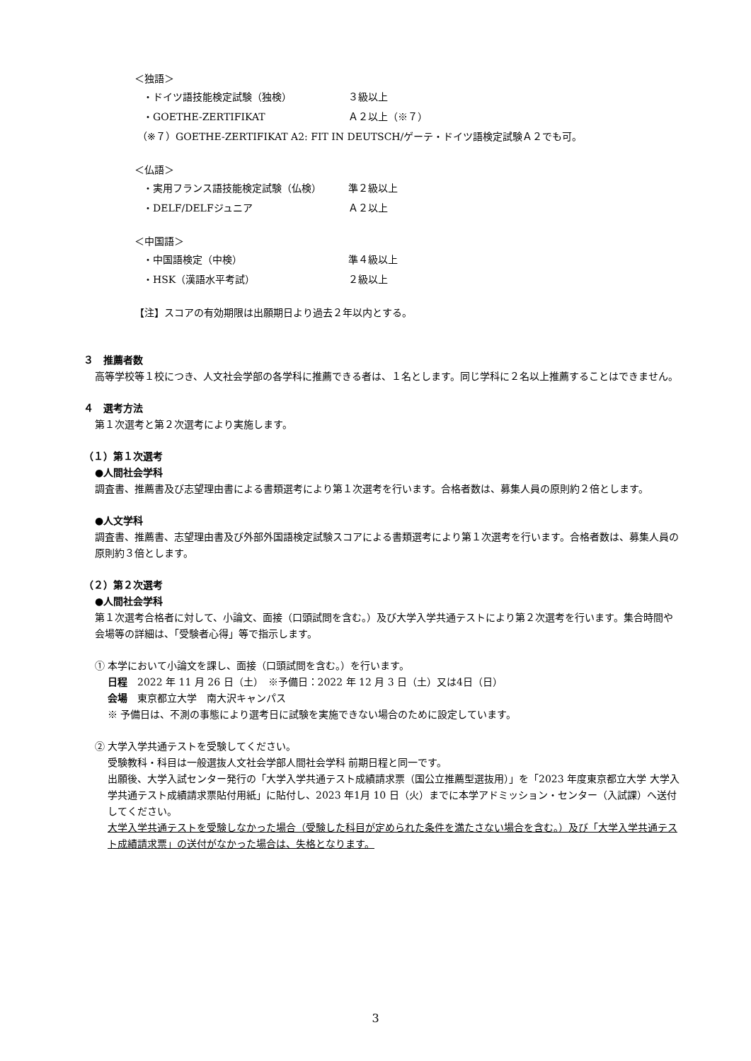＜独語＞
・ドイツ語技能検定試験（独検） ３級以上
・GOETHE-ZERTIFIKAT Ａ２以上（※７）
（※７）GOETHE-ZERTIFIKAT A2: FIT IN DEUTSCH/ゲーテ・ドイツ語検定試験Ａ２でも可。
＜仏語＞
・実用フランス語技能検定試験（仏検） 準２級以上
・DELF/DELFジュニア Ａ２以上
＜中国語＞
・中国語検定（中検） 準４級以上
・HSK（漢語水平考試） ２級以上
【注】スコアの有効期限は出願期日より過去２年以内とする。
３　推薦者数
高等学校等１校につき、人文社会学部の各学科に推薦できる者は、１名とします。同じ学科に２名以上推薦することはできません。
４　選考方法
第１次選考と第２次選考により実施します。
（１）第１次選考
●人間社会学科
調査書、推薦書及び志望理由書による書類選考により第１次選考を行います。合格者数は、募集人員の原則約２倍とします。
●人文学科
調査書、推薦書、志望理由書及び外部外国語検定試験スコアによる書類選考により第１次選考を行います。合格者数は、募集人員の原則約３倍とします。
（２）第２次選考
●人間社会学科
第１次選考合格者に対して、小論文、面接（口頭試問を含む。）及び大学入学共通テストにより第２次選考を行います。集合時間や会場等の詳細は、「受験者心得」等で指示します。
① 本学において小論文を課し、面接（口頭試問を含む。）を行います。
日程　2022 年 11 月 26 日（土）　※予備日：2022 年 12 月 3 日（土）又は4日（日）
会場　東京都立大学　南大沢キャンパス
※ 予備日は、不測の事態により選考日に試験を実施できない場合のために設定しています。
② 大学入学共通テストを受験してください。
受験教科・科目は一般選抜人文社会学部人間社会学科 前期日程と同一です。
出願後、大学入試センター発行の「大学入学共通テスト成績請求票（国公立推薦型選抜用）」を「2023 年度東京都立大学 大学入学共通テスト成績請求票貼付用紙」に貼付し、2023 年1月 10 日（火）までに本学アドミッション・センター（入試課）へ送付してください。
大学入学共通テストを受験しなかった場合（受験した科目が定められた条件を満たさない場合を含む。）及び「大学入学共通テスト成績請求票」の送付がなかった場合は、失格となります。
3